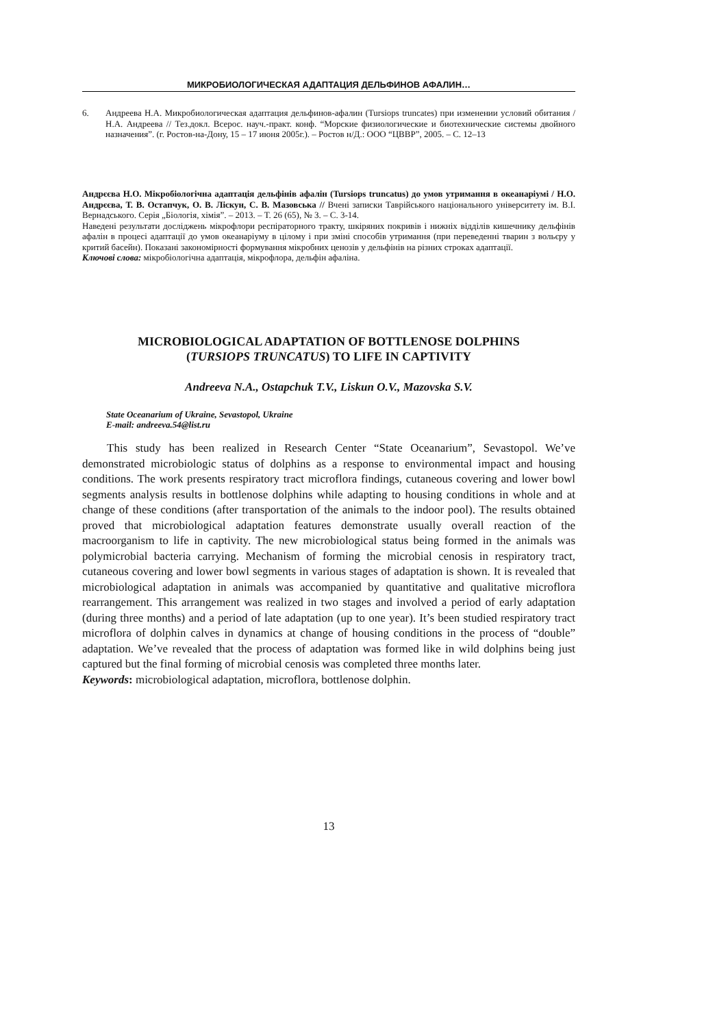МИКРОБИОЛОГИЧЕСКАЯ АДАПТАЦИЯ ДЕЛЬФИНОВ АФАЛИН…
6. Андреева Н.А. Микробиологическая адаптация дельфинов-афалин (Tursiops truncates) при изменении условий обитания / Н.А. Андреева // Тез.докл. Всерос. науч.-практ. конф. “Морские физиологические и биотехнические системы двойного назначения”. (г. Ростов-на-Дону, 15 – 17 июня 2005г.). – Ростов н/Д.: ООО “ЦВВР”, 2005. – С. 12–13
Андрєєва Н.О. Мікробіологічна адаптація дельфінів афалін (Tursiops truncatus) до умов утримання в океанаріумі / Н.О. Андрєєва, Т. В. Остапчук, О. В. Ліскун, С. В. Мазовська // Вчені записки Таврійського національного університету ім. В.І. Вернадського. Серія „Біологія, хімія”. – 2013. – Т. 26 (65), № 3. – С. 3-14.
Наведені результати досліджень мікрофлори респіраторного тракту, шкіряних покривів і нижніх відділів кишечнику дельфінів афалін в процесі адаптації до умов океанаріуму в цілому і при зміні способів утримання (при переведенні тварин з вольєру у критий басейн). Показані закономірності формування мікробних ценозів у дельфінів на різних строках адаптації.
Ключові слова: мікробіологічна адаптація, мікрофлора, дельфін афаліна.
MICROBIOLOGICAL ADAPTATION OF BOTTLENOSE DOLPHINS
(TURSIOPS TRUNCATUS) TO LIFE IN CAPTIVITY
Andreeva N.A., Ostapchuk T.V., Liskun O.V., Mazovska S.V.
State Oceanarium of Ukraine, Sevastopol, Ukraine
E-mail: andreeva.54@list.ru
This study has been realized in Research Center “State Oceanarium”, Sevastopol. We’ve demonstrated microbiologic status of dolphins as a response to environmental impact and housing conditions. The work presents respiratory tract microflora findings, cutaneous covering and lower bowl segments analysis results in bottlenose dolphins while adapting to housing conditions in whole and at change of these conditions (after transportation of the animals to the indoor pool). The results obtained proved that microbiological adaptation features demonstrate usually overall reaction of the macroorganism to life in captivity. The new microbiological status being formed in the animals was polymicrobial bacteria carrying. Mechanism of forming the microbial cenosis in respiratory tract, cutaneous covering and lower bowl segments in various stages of adaptation is shown. It is revealed that microbiological adaptation in animals was accompanied by quantitative and qualitative microflora rearrangement. This arrangement was realized in two stages and involved a period of early adaptation (during three months) and a period of late adaptation (up to one year). It’s been studied respiratory tract microflora of dolphin calves in dynamics at change of housing conditions in the process of “double” adaptation. We’ve revealed that the process of adaptation was formed like in wild dolphins being just captured but the final forming of microbial cenosis was completed three months later.
Keywords: microbiological adaptation, microflora, bottlenose dolphin.
13